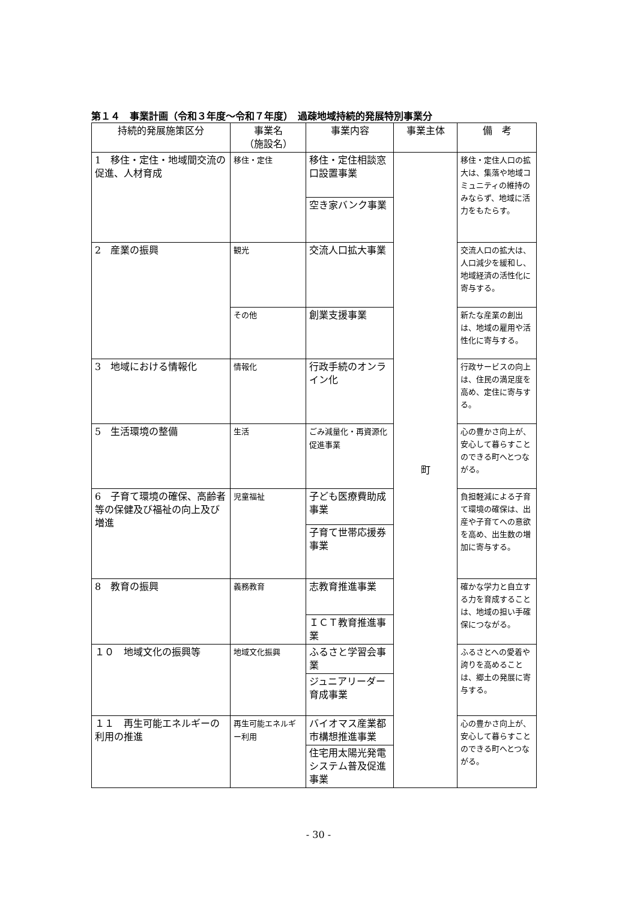第１４　事業計画（令和３年度～令和７年度）　過疎地域持続的発展特別事業分
| 持続的発展施策区分 | 事業名 （施設名） | 事業内容 | 事業主体 | 備 考 |
| --- | --- | --- | --- | --- |
| 1 移住・定住・地域間交流の促進、人材育成 | 移住・定住 | 移住・定住相談窓口設置事業 | 町 | 移住・定住人口の拡大は、集落や地域コミュニティの維持のみならず、地域に活力をもたらす。 |
| | | 空き家バンク事業 | | |
| 2 産業の振興 | 観光 | 交流人口拡大事業 | | 交流人口の拡大は、人口減少を緩和し、地域経済の活性化に寄与する。 |
| | その他 | 創業支援事業 | | 新たな産業の創出は、地域の雇用や活性化に寄与する。 |
| 3 地域における情報化 | 情報化 | 行政手続のオンライン化 | | 行政サービスの向上は、住民の満足度を高め、定住に寄与する。 |
| 5 生活環境の整備 | 生活 | ごみ減量化・再資源化促進事業 | | 心の豊かさ向上が、安心して暮らすことのできる町へとつながる。 |
| 6 子育て環境の確保、高齢者等の保健及び福祉の向上及び増進 | 児童福祉 | 子ども医療費助成事業 | | 負担軽減による子育て環境の確保は、出産や子育てへの意欲を高め、出生数の増加に寄与する。 |
| | | 子育て世帯応援券事業 | | |
| 8 教育の振興 | 義務教育 | 志教育推進事業 | | 確かな学力と自立する力を育成することは、地域の担い手確保につながる。 |
| | | ＩＣＴ教育推進事業 | | |
| １０ 地域文化の振興等 | 地域文化振興 | ふるさと学習会事業 | | ふるさとへの愛着や誇りを高めることは、郷土の発展に寄与する。 |
| | | ジュニアリーダー育成事業 | | |
| １１ 再生可能エネルギーの利用の推進 | 再生可能エネルギー利用 | バイオマス産業都市構想推進事業 | | 心の豊かさ向上が、安心して暮らすことのできる町へとつながる。 |
| | | 住宅用太陽光発電システム普及促進事業 | | |
- 30 -